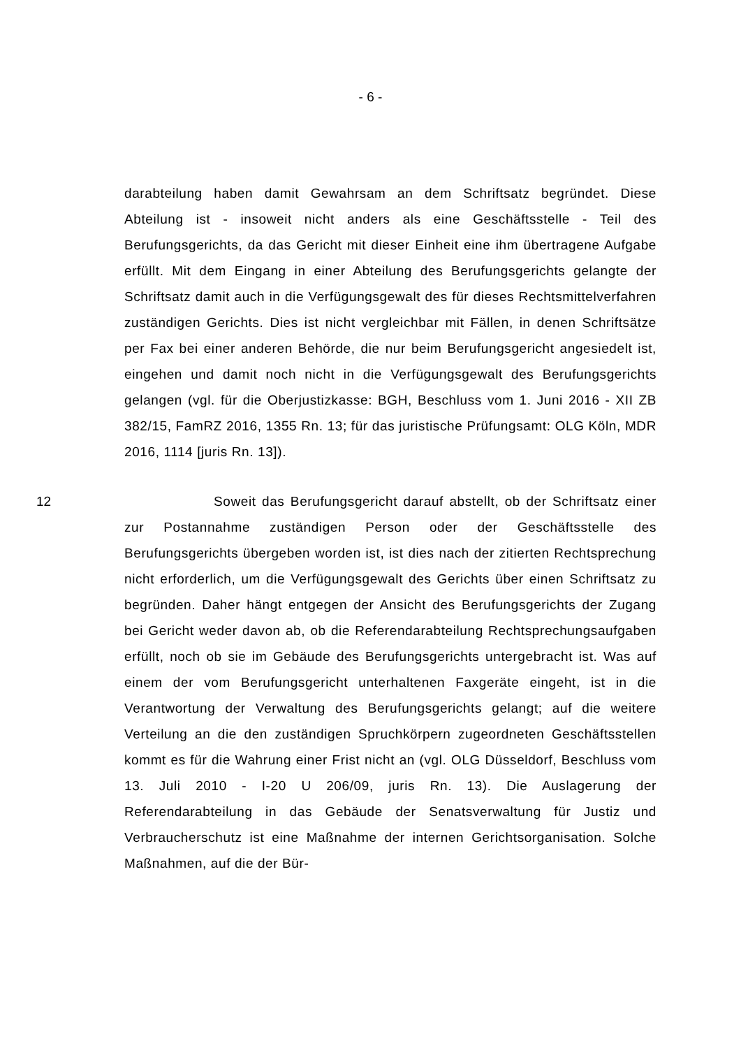- 6 -
darabteilung haben damit Gewahrsam an dem Schriftsatz begründet. Diese Abteilung ist - insoweit nicht anders als eine Geschäftsstelle - Teil des Berufungsgerichts, da das Gericht mit dieser Einheit eine ihm übertragene Aufgabe erfüllt. Mit dem Eingang in einer Abteilung des Berufungsgerichts gelangte der Schriftsatz damit auch in die Verfügungsgewalt des für dieses Rechtsmittelverfahren zuständigen Gerichts. Dies ist nicht vergleichbar mit Fällen, in denen Schriftsätze per Fax bei einer anderen Behörde, die nur beim Berufungsgericht angesiedelt ist, eingehen und damit noch nicht in die Verfügungsgewalt des Berufungsgerichts gelangen (vgl. für die Oberjustizkasse: BGH, Beschluss vom 1. Juni 2016 - XII ZB 382/15, FamRZ 2016, 1355 Rn. 13; für das juristische Prüfungsamt: OLG Köln, MDR 2016, 1114 [juris Rn. 13]).
12 Soweit das Berufungsgericht darauf abstellt, ob der Schriftsatz einer zur Postannahme zuständigen Person oder der Geschäftsstelle des Berufungsgerichts übergeben worden ist, ist dies nach der zitierten Rechtsprechung nicht erforderlich, um die Verfügungsgewalt des Gerichts über einen Schriftsatz zu begründen. Daher hängt entgegen der Ansicht des Berufungsgerichts der Zugang bei Gericht weder davon ab, ob die Referendarabteilung Rechtsprechungsaufgaben erfüllt, noch ob sie im Gebäude des Berufungsgerichts untergebracht ist. Was auf einem der vom Berufungsgericht unterhaltenen Faxgeräte eingeht, ist in die Verantwortung der Verwaltung des Berufungsgerichts gelangt; auf die weitere Verteilung an die den zuständigen Spruchkörpern zugeordneten Geschäftsstellen kommt es für die Wahrung einer Frist nicht an (vgl. OLG Düsseldorf, Beschluss vom 13. Juli 2010 - I-20 U 206/09, juris Rn. 13). Die Auslagerung der Referendarabteilung in das Gebäude der Senatsverwaltung für Justiz und Verbraucherschutz ist eine Maßnahme der internen Gerichtsorganisation. Solche Maßnahmen, auf die der Bür-